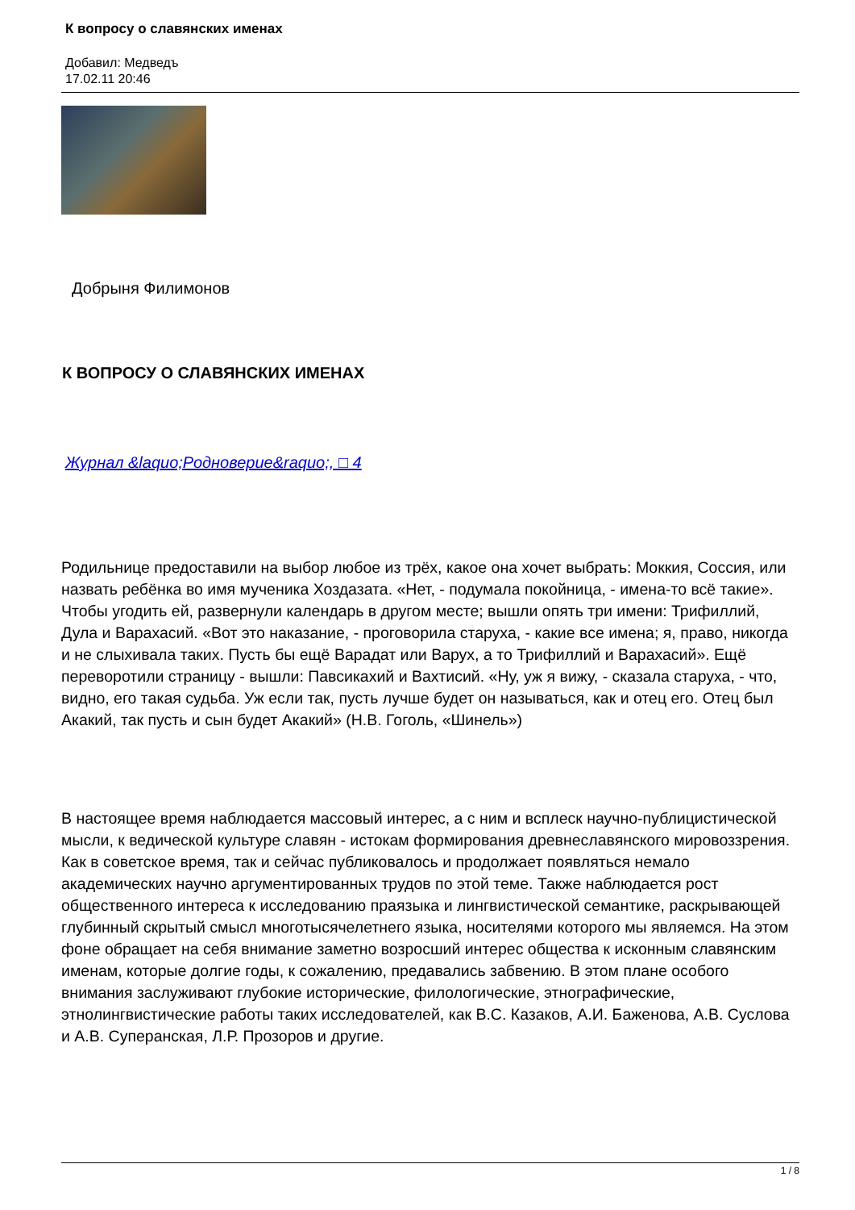К вопросу о славянских именах
Добавил: Медведъ
17.02.11 20:46
Добрыня Филимонов
К ВОПРОСУ О СЛАВЯНСКИХ ИМЕНАХ
Журнал &laquo;Родноверие&raquo;, □ 4
Родильнице предоставили на выбор любое из трёх, какое она хочет выбрать: Моккия, Соссия, или назвать ребёнка во имя мученика Хоздазата. «Нет, - подумала покойница, - имена-то всё такие». Чтобы угодить ей, развернули календарь в другом месте; вышли опять три имени: Трифиллий, Дула и Варахасий. «Вот это наказание, - проговорила старуха, - какие все имена; я, право, никогда и не слыхивала таких. Пусть бы ещё Варадат или Варух, а то Трифиллий и Варахасий». Ещё переворотили страницу - вышли: Павсикахий и Вахтисий. «Ну, уж я вижу, - сказала старуха, - что, видно, его такая судьба. Уж если так, пусть лучше будет он называться, как и отец его. Отец был Акакий, так пусть и сын будет Акакий» (Н.В. Гоголь, «Шинель»)
В настоящее время наблюдается массовый интерес, а с ним и всплеск научно-публицистической мысли, к ведической культуре славян - истокам формирования древнеславянского мировоззрения. Как в советское время, так и сейчас публиковалось и продолжает появляться немало академических научно аргументированных трудов по этой теме. Также наблюдается рост общественного интереса к исследованию праязыка и лингвистической семантике, раскрывающей глубинный скрытый смысл многотысячелетнего языка, носителями которого мы являемся. На этом фоне обращает на себя внимание заметно возросший интерес общества к исконным славянским именам, которые долгие годы, к сожалению, предавались забвению. В этом плане особого внимания заслуживают глубокие исторические, филологические, этнографические, этнолингвистические работы таких исследователей, как В.С. Казаков, А.И. Баженова, А.В. Суслова и А.В. Суперанская, Л.Р. Прозоров и другие.
1 / 8